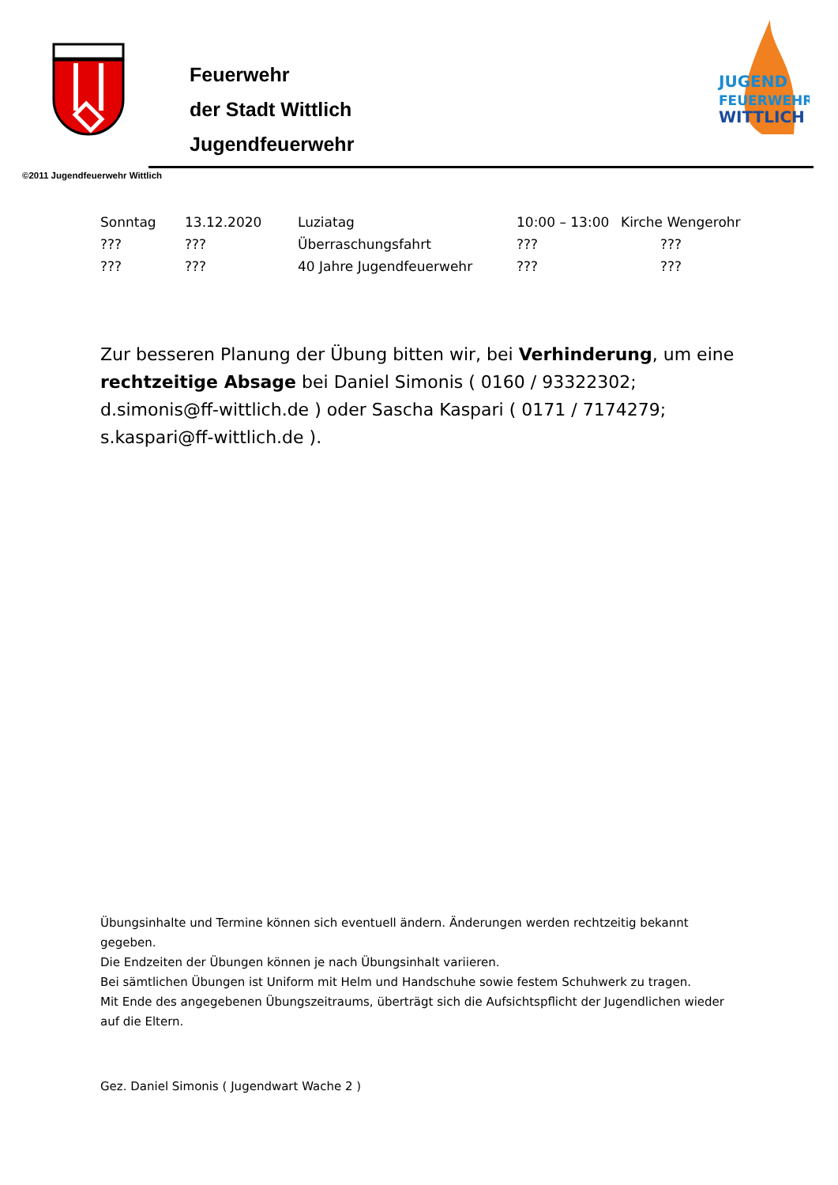Feuerwehr
der Stadt Wittlich
Jugendfeuerwehr
JUGEND
FEUERWEHR
WITTLICH
©2011 Jugendfeuerwehr Wittlich
| Sonntag | 13.12.2020 | Luziatag | 10:00 – 13:00 | Kirche Wengerohr |
| ??? | ??? | Überraschungsfahrt | ??? | ??? |
| ??? | ??? | 40 Jahre Jugendfeuerwehr | ??? | ??? |
Zur besseren Planung der Übung bitten wir, bei Verhinderung, um eine rechtzeitige Absage bei Daniel Simonis ( 0160 / 93322302; d.simonis@ff-wittlich.de ) oder Sascha Kaspari ( 0171 / 7174279; s.kaspari@ff-wittlich.de ).
Übungsinhalte und Termine können sich eventuell ändern. Änderungen werden rechtzeitig bekannt gegeben.
Die Endzeiten der Übungen können je nach Übungsinhalt variieren.
Bei sämtlichen Übungen ist Uniform mit Helm und Handschuhe sowie festem Schuhwerk zu tragen.
Mit Ende des angegebenen Übungszeitraums, überträgt sich die Aufsichtspflicht der Jugendlichen wieder auf die Eltern.
Gez. Daniel Simonis ( Jugendwart Wache 2 )